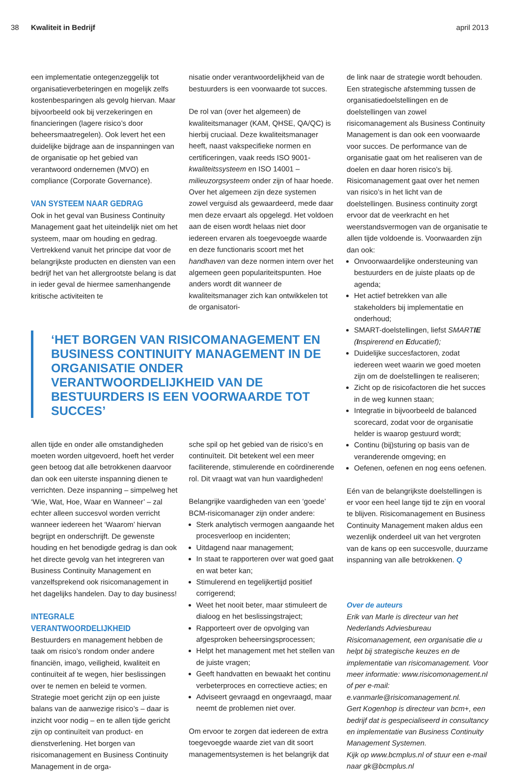38 Kwaliteit in Bedrijf april 2013
een implementatie ontegenzeggelijk tot organisatieverbeteringen en mogelijk zelfs kostenbesparingen als gevolg hiervan. Maar bijvoorbeeld ook bij verzekeringen en financieringen (lagere risico’s door beheersmaatregelen). Ook levert het een duidelijke bijdrage aan de inspanningen van de organisatie op het gebied van verantwoord ondernemen (MVO) en compliance (Corporate Governance).
VAN SYSTEEM NAAR GEDRAG
Ook in het geval van Business Continuity Management gaat het uiteindelijk niet om het systeem, maar om houding en gedrag. Vertrekkend vanuit het principe dat voor de belangrijkste producten en diensten van een bedrijf het van het allergrootste belang is dat in ieder geval de hiermee samenhangende kritische activiteiten te
nisatie onder verantwoordelijkheid van de bestuurders is een voorwaarde tot succes.
De rol van (over het algemeen) de kwaliteitsmanager (KAM, QHSE, QA/QC) is hierbij cruciaal. Deze kwaliteitsmanager heeft, naast vakspecifieke normen en certificeringen, vaak reeds ISO 9001- kwaliteitssysteem en ISO 14001 – milieuzorgsysteem onder zijn of haar hoede. Over het algemeen zijn deze systemen zowel verguisd als gewaardeerd, mede daar men deze ervaart als opgelegd. Het voldoen aan de eisen wordt helaas niet door iedereen ervaren als toegevoegde waarde en deze functionaris scoort met het handhaven van deze normen intern over het algemeen geen populariteitspunten. Hoe anders wordt dit wanneer de kwaliteitsmanager zich kan ontwikkelen tot de organisatori-
‘HET BORGEN VAN RISICOMANAGEMENT EN BUSINESS CONTINUITY MANAGEMENT IN DE ORGANISATIE ONDER VERANTWOORDELIJKHEID VAN DE BESTUURDERS IS EEN VOORWAARDE TOT SUCCES’
allen tijde en onder alle omstandigheden moeten worden uitgevoerd, hoeft het verder geen betoog dat alle betrokkenen daarvoor dan ook een uiterste inspanning dienen te verrichten. Deze inspanning – simpelweg het ‘Wie, Wat, Hoe, Waar en Wanneer’ – zal echter alleen succesvol worden verricht wanneer iedereen het ‘Waarom’ hiervan begrijpt en onderschrijft. De gewenste houding en het benodigde gedrag is dan ook het directe gevolg van het integreren van Business Continuity Management en vanzelfsprekend ook risicomanagement in het dagelijks handelen. Day to day business!
INTEGRALE VERANTWOORDELIJKHEID
Bestuurders en management hebben de taak om risico’s rondom onder andere financiën, imago, veiligheid, kwaliteit en continuïteit af te wegen, hier beslissingen over te nemen en beleid te vormen. Strategie moet gericht zijn op een juiste balans van de aanwezige risico’s – daar is inzicht voor nodig – en te allen tijde gericht zijn op continuïteit van product- en dienstverlening. Het borgen van risicomanagement en Business Continuity Management in de orga-
sche spil op het gebied van de risico’s en continuïteit. Dit betekent wel een meer faciliterende, stimulerende en coördinerende rol. Dit vraagt wat van hun vaardigheden!
Belangrijke vaardigheden van een ‘goede’ BCM-risicomanager zijn onder andere:
Sterk analytisch vermogen aangaande het procesverloop en incidenten;
Uitdagend naar management;
In staat te rapporteren over wat goed gaat en wat beter kan;
Stimulerend en tegelijkertijd positief corrigerend;
Weet het nooit beter, maar stimuleert de dialoog en het beslissingstraject;
Rapporteert over de opvolging van afgesproken beheersingsprocessen;
Helpt het management met het stellen van de juiste vragen;
Geeft handvatten en bewaakt het continu verbeterproces en correctieve acties; en
Adviseert gevraagd en ongevraagd, maar neemt de problemen niet over.
Om ervoor te zorgen dat iedereen de extra toegevoegde waarde ziet van dit soort managementsystemen is het belangrijk dat
de link naar de strategie wordt behouden. Een strategische afstemming tussen de organisatiedoelstellingen en de doelstellingen van zowel risicomanagement als Business Continuity Management is dan ook een voorwaarde voor succes. De performance van de organisatie gaat om het realiseren van de doelen en daar horen risico’s bij. Risicomanagement gaat over het nemen van risico’s in het licht van de doelstellingen. Business continuity zorgt ervoor dat de veerkracht en het weerstandsvermogen van de organisatie te allen tijde voldoende is. Voorwaarden zijn dan ook:
Onvoorwaardelijke ondersteuning van bestuurders en de juiste plaats op de agenda;
Het actief betrekken van alle stakeholders bij implementatie en onderhoud;
SMART-doelstellingen, liefst SMARTIE (Inspirerend en Educatief);
Duidelijke succesfactoren, zodat iedereen weet waarin we goed moeten zijn om de doelstellingen te realiseren;
Zicht op de risicofactoren die het succes in de weg kunnen staan;
Integratie in bijvoorbeeld de balanced scorecard, zodat voor de organisatie helder is waarop gestuurd wordt;
Continu (bij)sturing op basis van de veranderende omgeving; en
Oefenen, oefenen en nog eens oefenen.
Eén van de belangrijkste doelstellingen is er voor een heel lange tijd te zijn en vooral te blijven. Risicomanagement en Business Continuity Management maken aldus een wezenlijk onderdeel uit van het vergroten van de kans op een succesvolle, duurzame inspanning van alle betrokkenen. Q
Over de auteurs
Erik van Marle is directeur van het Nederlands Adviesbureau Risicomanagement, een organisatie die u helpt bij strategische keuzes en de implementatie van risicomanagement. Voor meer informatie: www.risicomonagement.nl of per e-mail: e.vanmarle@risicomanagement.nl.
Gert Kogenhop is directeur van bcm+, een bedrijf dat is gespecialiseerd in consultancy en implementatie van Business Continuity Management Systemen.
Kijk op www.bcmplus.nl of stuur een e-mail naar gk@bcmplus.nl